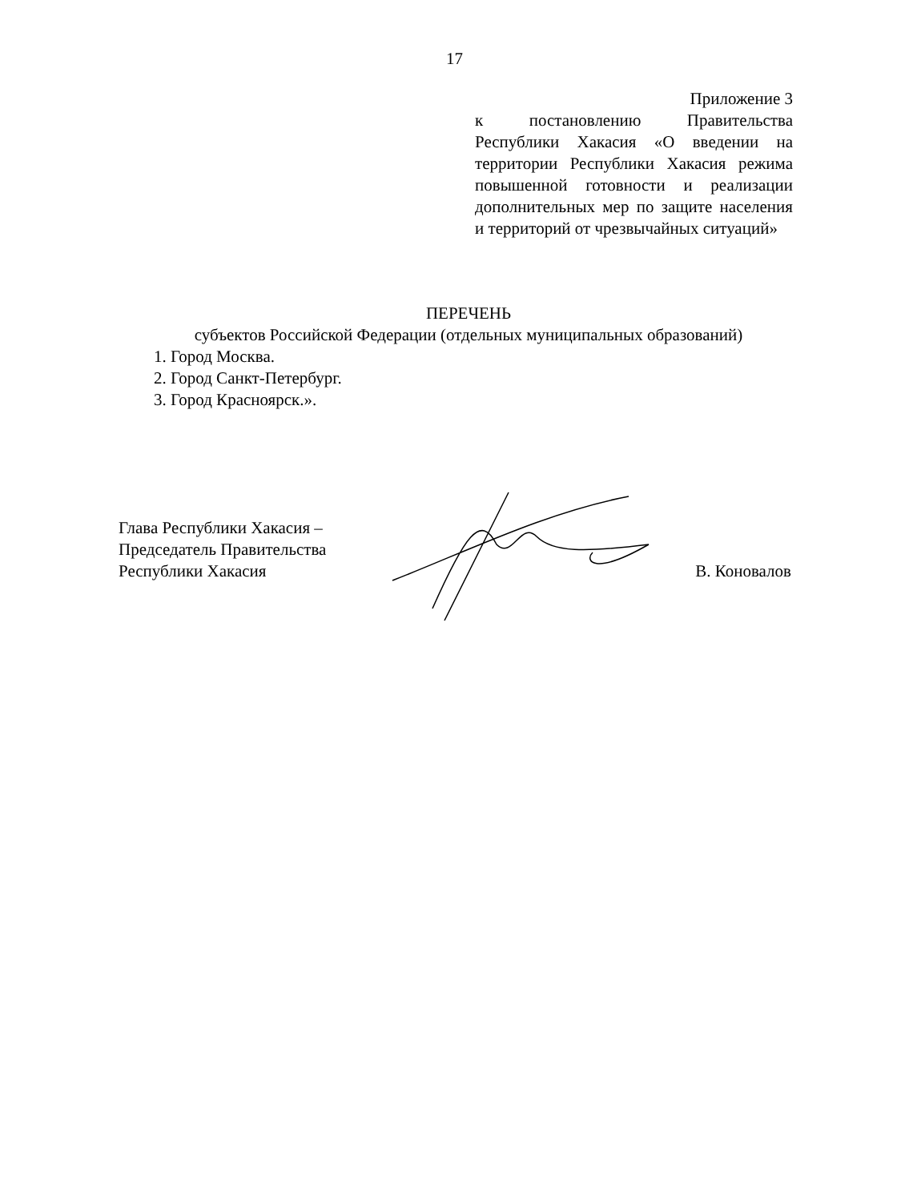17
Приложение 3
к постановлению Правительства Республики Хакасия «О введении на территории Республики Хакасия режима повышенной готовности и реализации дополнительных мер по защите населения и территорий от чрезвычайных ситуаций»
ПЕРЕЧЕНЬ
субъектов Российской Федерации (отдельных муниципальных образований)
1. Город Москва.
2. Город Санкт-Петербург.
3. Город Красноярск.».
Глава Республики Хакасия –
Председатель Правительства
Республики Хакасия
В. Коновалов